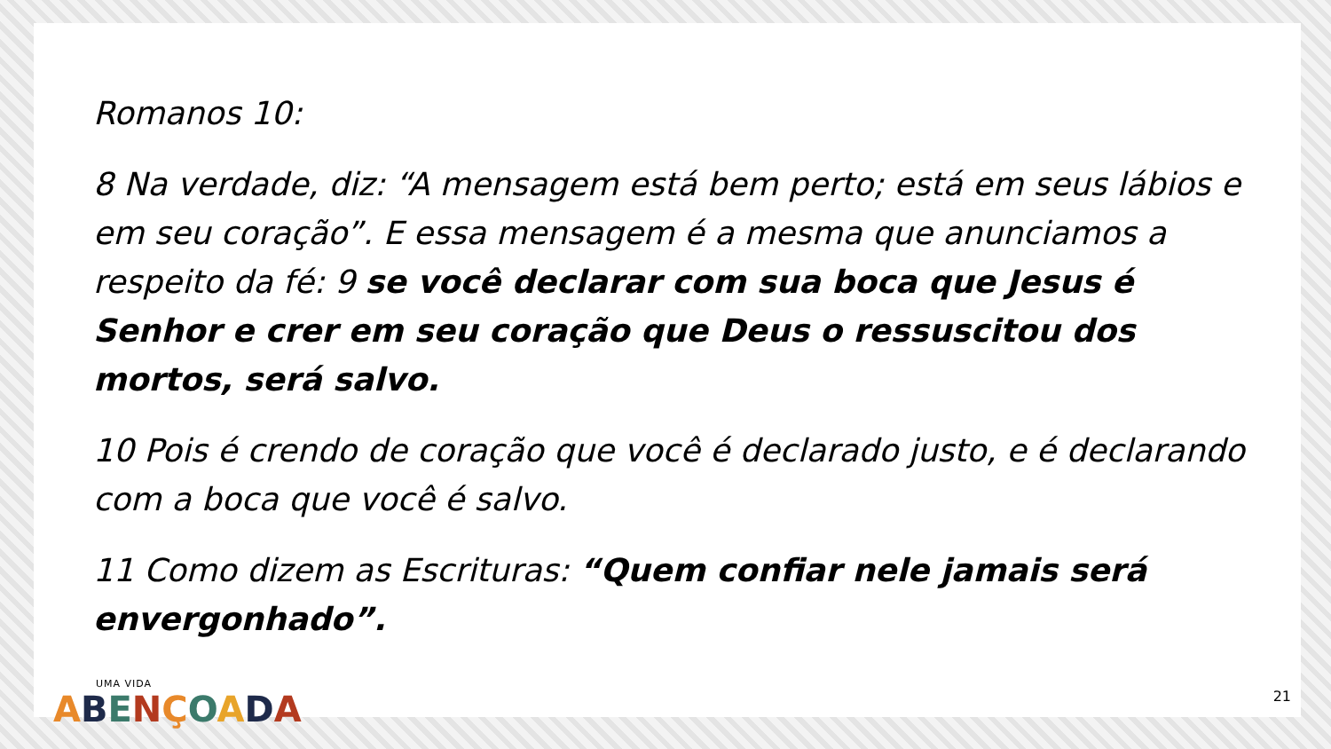Romanos 10:
8 Na verdade, diz: “A mensagem está bem perto; está em seus lábios e em seu coração”. E essa mensagem é a mesma que anunciamos a respeito da fé: 9 se você declarar com sua boca que Jesus é Senhor e crer em seu coração que Deus o ressuscitou dos mortos, será salvo.
10 Pois é crendo de coração que você é declarado justo, e é declarando com a boca que você é salvo.
11 Como dizem as Escrituras: “Quem confiar nele jamais será envergonhado”.
UMA VIDA
ABENÇOADA
21